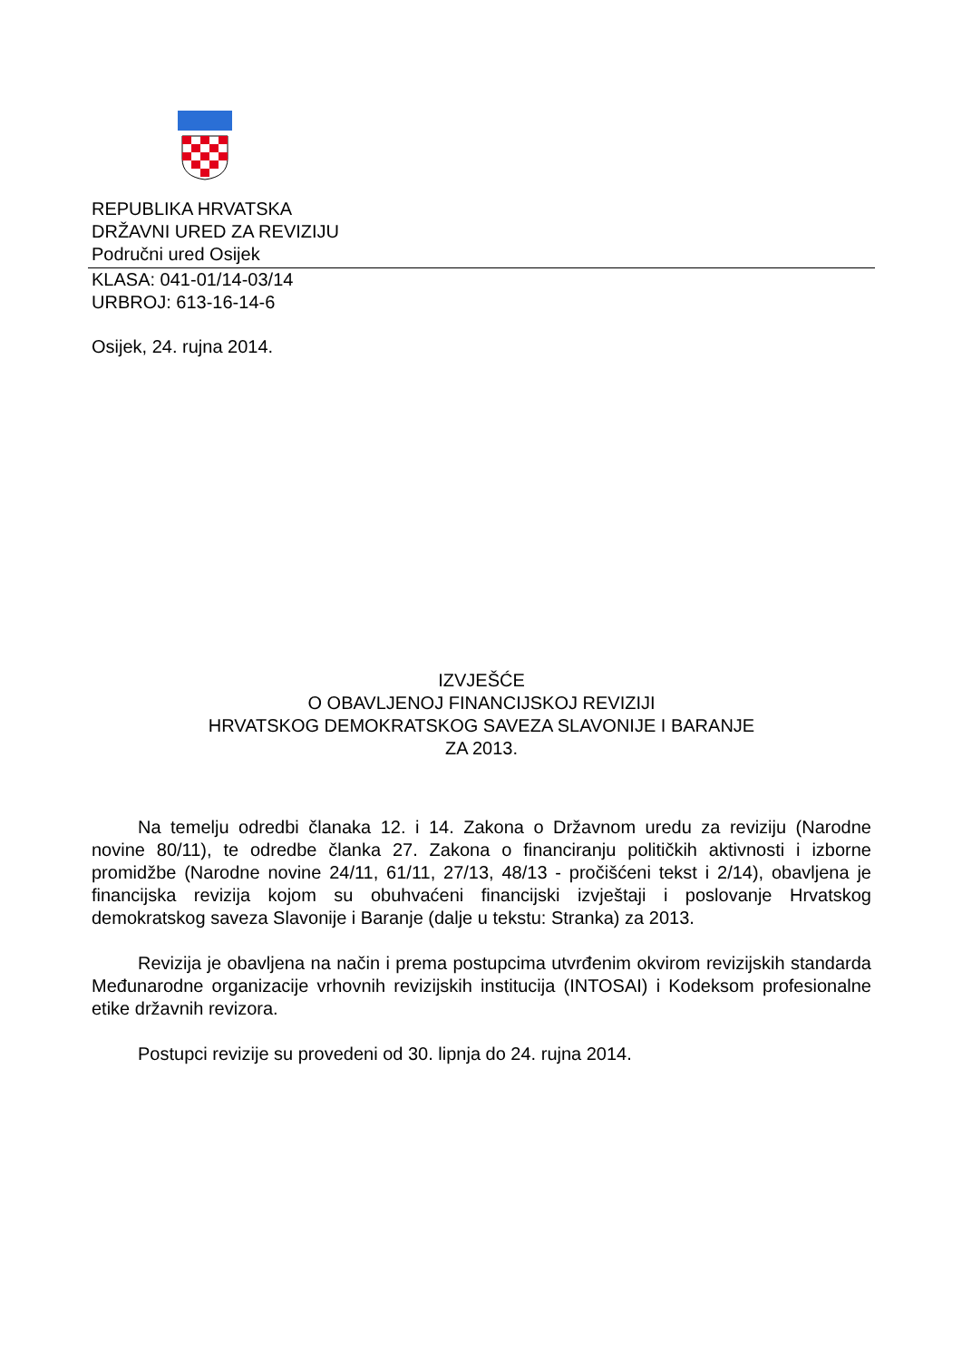REPUBLIKA HRVATSKA
DRŽAVNI URED ZA REVIZIJU
Područni ured Osijek
KLASA: 041-01/14-03/14
URBROJ: 613-16-14-6
Osijek, 24. rujna 2014.
IZVJEŠĆE
O OBAVLJENOJ FINANCIJSKOJ REVIZIJI
HRVATSKOG DEMOKRATSKOG SAVEZA SLAVONIJE I BARANJE
ZA 2013.
Na temelju odredbi članaka 12. i 14. Zakona o Državnom uredu za reviziju (Narodne novine 80/11), te odredbe članka 27. Zakona o financiranju političkih aktivnosti i izborne promidžbe (Narodne novine 24/11, 61/11, 27/13, 48/13 - pročišćeni tekst i 2/14), obavljena je financijska revizija kojom su obuhvaćeni financijski izvještaji i poslovanje Hrvatskog demokratskog saveza Slavonije i Baranje (dalje u tekstu: Stranka) za 2013.
Revizija je obavljena na način i prema postupcima utvrđenim okvirom revizijskih standarda Međunarodne organizacije vrhovnih revizijskih institucija (INTOSAI) i Kodeksom profesionalne etike državnih revizora.
Postupci revizije su provedeni od 30. lipnja do 24. rujna 2014.